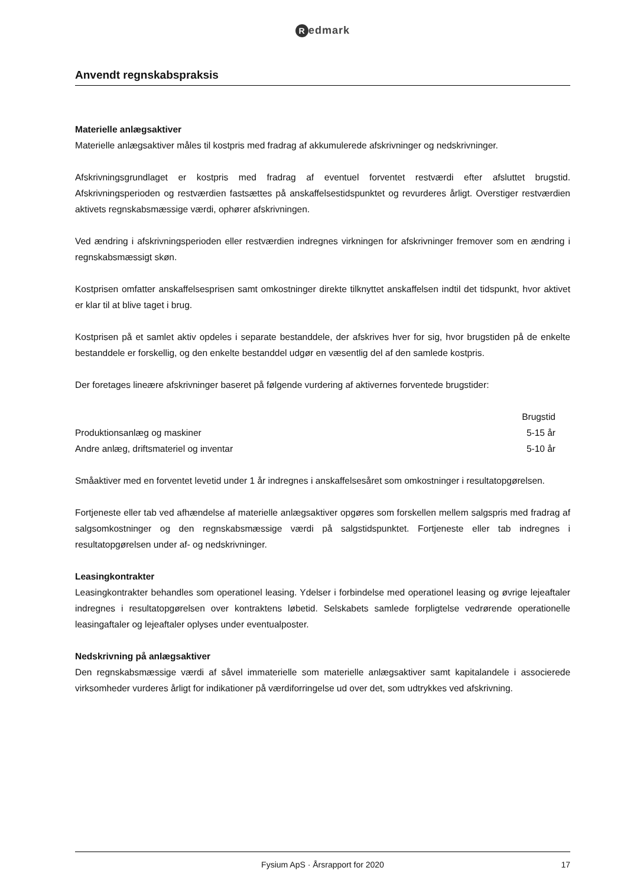Redmark
Anvendt regnskabspraksis
Materielle anlægsaktiver
Materielle anlægsaktiver måles til kostpris med fradrag af akkumulerede afskrivninger og nedskrivninger.
Afskrivningsgrundlaget er kostpris med fradrag af eventuel forventet restværdi efter afsluttet brugstid. Afskrivningsperioden og restværdien fastsættes på anskaffelsestidspunktet og revurderes årligt. Overstiger restværdien aktivets regnskabsmæssige værdi, ophører afskrivningen.
Ved ændring i afskrivningsperioden eller restværdien indregnes virkningen for afskrivninger fremover som en ændring i regnskabsmæssigt skøn.
Kostprisen omfatter anskaffelsesprisen samt omkostninger direkte tilknyttet anskaffelsen indtil det tidspunkt, hvor aktivet er klar til at blive taget i brug.
Kostprisen på et samlet aktiv opdeles i separate bestanddele, der afskrives hver for sig, hvor brugstiden på de enkelte bestanddele er forskellig, og den enkelte bestanddel udgør en væsentlig del af den samlede kostpris.
Der foretages lineære afskrivninger baseret på følgende vurdering af aktivernes forventede brugstider:
| | Brugstid |
| --- | --- |
| Produktionsanlæg og maskiner | 5-15 år |
| Andre anlæg, driftsmateriel og inventar | 5-10 år |
Småaktiver med en forventet levetid under 1 år indregnes i anskaffelsesåret som omkostninger i resultatopgørelsen.
Fortjeneste eller tab ved afhændelse af materielle anlægsaktiver opgøres som forskellen mellem salgspris med fradrag af salgsomkostninger og den regnskabsmæssige værdi på salgstidspunktet. Fortjeneste eller tab indregnes i resultatopgørelsen under af- og nedskrivninger.
Leasingkontrakter
Leasingkontrakter behandles som operationel leasing. Ydelser i forbindelse med operationel leasing og øvrige lejeaftaler indregnes i resultatopgørelsen over kontraktens løbetid. Selskabets samlede forpligtelse vedrørende operationelle leasingaftaler og lejeaftaler oplyses under eventualposter.
Nedskrivning på anlægsaktiver
Den regnskabsmæssige værdi af såvel immaterielle som materielle anlægsaktiver samt kapitalandele i associerede virksomheder vurderes årligt for indikationer på værdiforringelse ud over det, som udtrykkes ved afskrivning.
Fysium ApS · Årsrapport for 2020 17